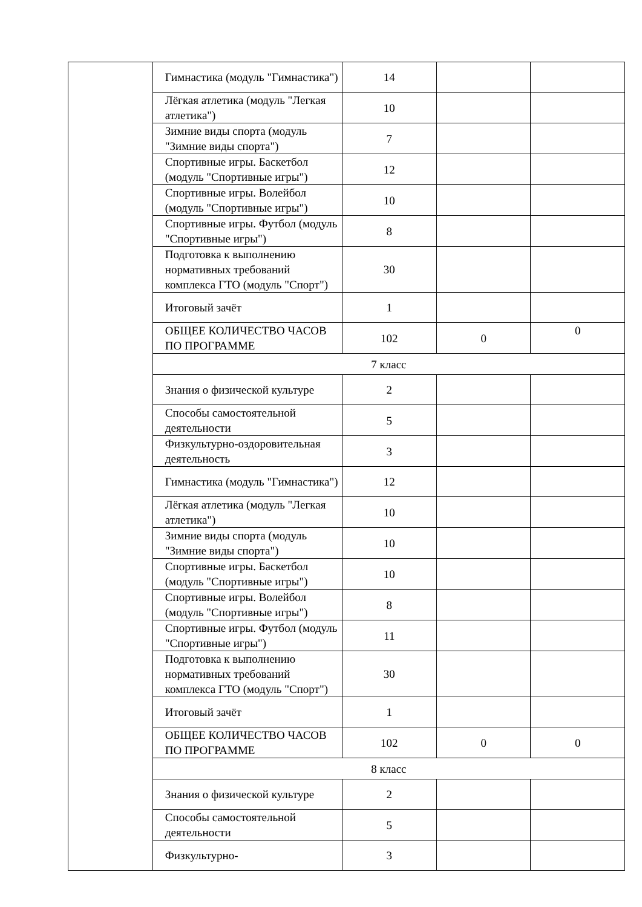| | Гимнастика (модуль "Гимнастика") | 14 | | |
| | Лёгкая атлетика (модуль "Легкая атлетика") | 10 | | |
| | Зимние виды спорта (модуль "Зимние виды спорта") | 7 | | |
| | Спортивные игры. Баскетбол (модуль "Спортивные игры") | 12 | | |
| | Спортивные игры. Волейбол (модуль "Спортивные игры") | 10 | | |
| | Спортивные игры. Футбол (модуль "Спортивные игры") | 8 | | |
| | Подготовка к выполнению нормативных требований комплекса ГТО (модуль "Спорт") | 30 | | |
| | Итоговый зачёт | 1 | | |
| | ОБЩЕЕ КОЛИЧЕСТВО ЧАСОВ ПО ПРОГРАММЕ | 102 | 0 | 0 |
| | 7 класс | | | |
| | Знания о физической культуре | 2 | | |
| | Способы самостоятельной деятельности | 5 | | |
| | Физкультурно-оздоровительная деятельность | 3 | | |
| | Гимнастика (модуль "Гимнастика") | 12 | | |
| | Лёгкая атлетика (модуль "Легкая атлетика") | 10 | | |
| | Зимние виды спорта (модуль "Зимние виды спорта") | 10 | | |
| | Спортивные игры. Баскетбол (модуль "Спортивные игры") | 10 | | |
| | Спортивные игры. Волейбол (модуль "Спортивные игры") | 8 | | |
| | Спортивные игры. Футбол (модуль "Спортивные игры") | 11 | | |
| | Подготовка к выполнению нормативных требований комплекса ГТО (модуль "Спорт") | 30 | | |
| | Итоговый зачёт | 1 | | |
| | ОБЩЕЕ КОЛИЧЕСТВО ЧАСОВ ПО ПРОГРАММЕ | 102 | 0 | 0 |
| | 8 класс | | | |
| | Знания о физической культуре | 2 | | |
| | Способы самостоятельной деятельности | 5 | | |
| | Физкультурно- | 3 | | |